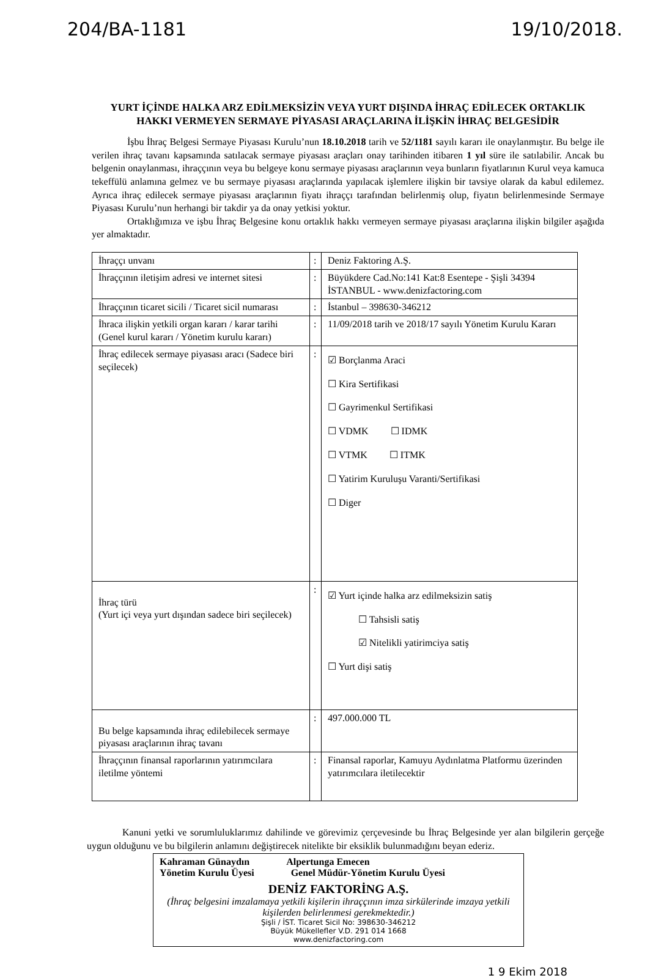204/BA-1181 19/10/2018.
YURT İÇİNDE HALKA ARZ EDİLMEKSİZİN VEYA YURT DIŞINDA İHRAÇ EDİLECEK ORTAKLIK HAKKI VERMEYEN SERMAYE PİYASASI ARAÇLARINA İLİŞKİN İHRAÇ BELGESİDİR
İşbu İhraç Belgesi Sermaye Piyasası Kurulu’nun 18.10.2018 tarih ve 52/1181 sayılı kararı ile onaylanmıştır. Bu belge ile verilen ihraç tavanı kapsamında satılacak sermaye piyasası araçları onay tarihinden itibaren 1 yıl süre ile satılabilir. Ancak bu belgenin onaylanması, ihraççının veya bu belgeye konu sermaye piyasası araçlarının veya bunların fiyatlarının Kurul veya kamuca tekeffülü anlamına gelmez ve bu sermaye piyasası araçlarında yapılacak işlemlere ilişkin bir tavsiye olarak da kabul edilemez. Ayrıca ihraç edilecek sermaye piyasası araçlarının fiyatı ihraççı tarafından belirlenmiş olup, fiyatın belirlenmesinde Sermaye Piyasası Kurulu’nun herhangi bir takdir ya da onay yetkisi yoktur.
Ortaklığımıza ve işbu İhraç Belgesine konu ortaklık hakkı vermeyen sermaye piyasası araçlarına ilişkin bilgiler aşağıda yer almaktadır.
| İhraççı unvanı | : | Deniz Faktoring A.Ş. |
| İhraççının iletişim adresi ve internet sitesi | : | Büyükdere Cad.No:141 Kat:8 Esentepe - Şişli 34394 İSTANBUL - www.denizfactoring.com |
| İhraççının ticaret sicili / Ticaret sicil numarası | : | İstanbul – 398630-346212 |
| İhraca ilişkin yetkili organ kararı / karar tarihi (Genel kurul kararı / Yönetim kurulu kararı) | : | 11/09/2018 tarih ve 2018/17 sayılı Yönetim Kurulu Kararı |
| İhraç edilecek sermaye piyasası aracı (Sadece biri seçilecek) | : | ☑ Borçlanma Araci ☐ Kira Sertifikasi ☐ Gayrimenkul Sertifikasi ☐ VDMK ☐ IDMK ☐ VTMK ☐ ITMK ☐ Yatirim Kuruluşu Varanti/Sertifikasi ☐ Diger |
| İhraç türü (Yurt içi veya yurt dışından sadece biri seçilecek) | : | ☑ Yurt içinde halka arz edilmeksizin satiş ☐ Tahsisli satiş ☑ Nitelikli yatirimciya satiş ☐ Yurt dişi satiş |
| Bu belge kapsamında ihraç edilebilecek sermaye piyasası araçlarının ihraç tavanı | : | 497.000.000 TL |
| İhraççının finansal raporlarının yatırımcılara iletilme yöntemi | : | Finansal raporlar, Kamuyu Aydınlatma Platformu üzerinden yatırımcılara iletilecektir |
Kanuni yetki ve sorumluluklarımız dahilinde ve görevimiz çerçevesinde bu İhraç Belgesinde yer alan bilgilerin gerçeğe uygun olduğunu ve bu bilgilerin anlamını değiştirecek nitelikte bir eksiklik bulunmadığını beyan ederiz.
Kahraman Günaydın Alpertunga Emecen
Yönetim Kurulu Üyesi Genel Müdür-Yönetim Kurulu Üyesi
DENİZ FAKTORİNG A.Ş.
(İhraç belgesini imzalamaya yetkili kişilerin ihraççının imza sirkülerinde imzaya yetkili kişilerden belirlenmesi gerekmektedir.)
Şişli / İST. Ticaret Sicil No: 398630-346212
Büyük Mükellefler V.D. 291 014 1668
www.denizfactoring.com
1 9 Ekim 2018